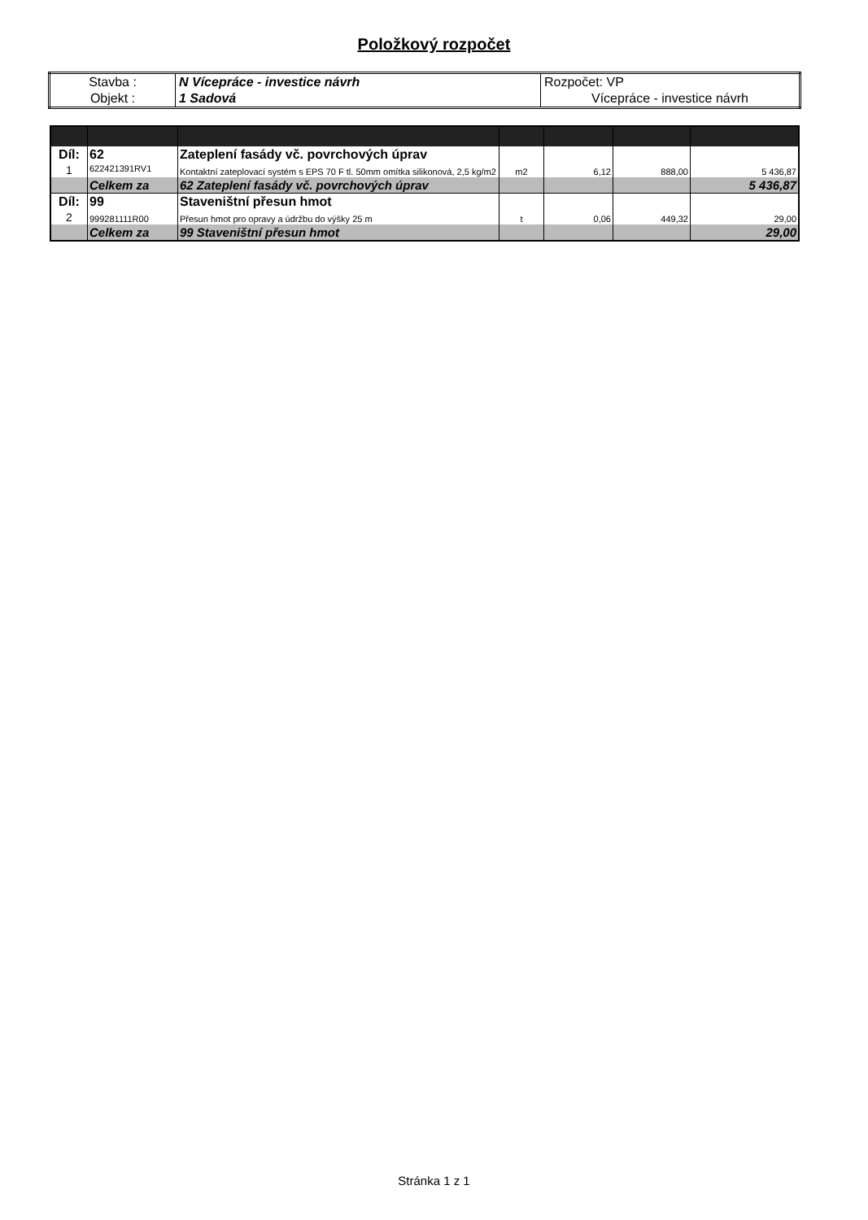Položkový rozpočet
| Stavba : | N Vícepráce - investice návrh | Rozpočet: VP |
| Objekt : | 1 Sadová | Vícepráce - investice návrh |
| Díl: | 62 | Zateplení fasády vč. povrchových úprav | | | | |
| 1 | 622421391RV1 | Kontaktní zateplovací systém s EPS 70 F tl. 50mm omítka silikonová, 2,5 kg/m2 | m2 | 6,12 | 888,00 | 5 436,87 |
| | Celkem za | 62 Zateplení fasády vč. povrchových úprav | | | | 5 436,87 |
| Díl: | 99 | Staveništní přesun hmot | | | | |
| 2 | 999281111R00 | Přesun hmot pro opravy a údržbu do výšky 25 m | t | 0,06 | 449,32 | 29,00 |
| | Celkem za | 99 Staveništní přesun hmot | | | | 29,00 |
Stránka 1 z 1